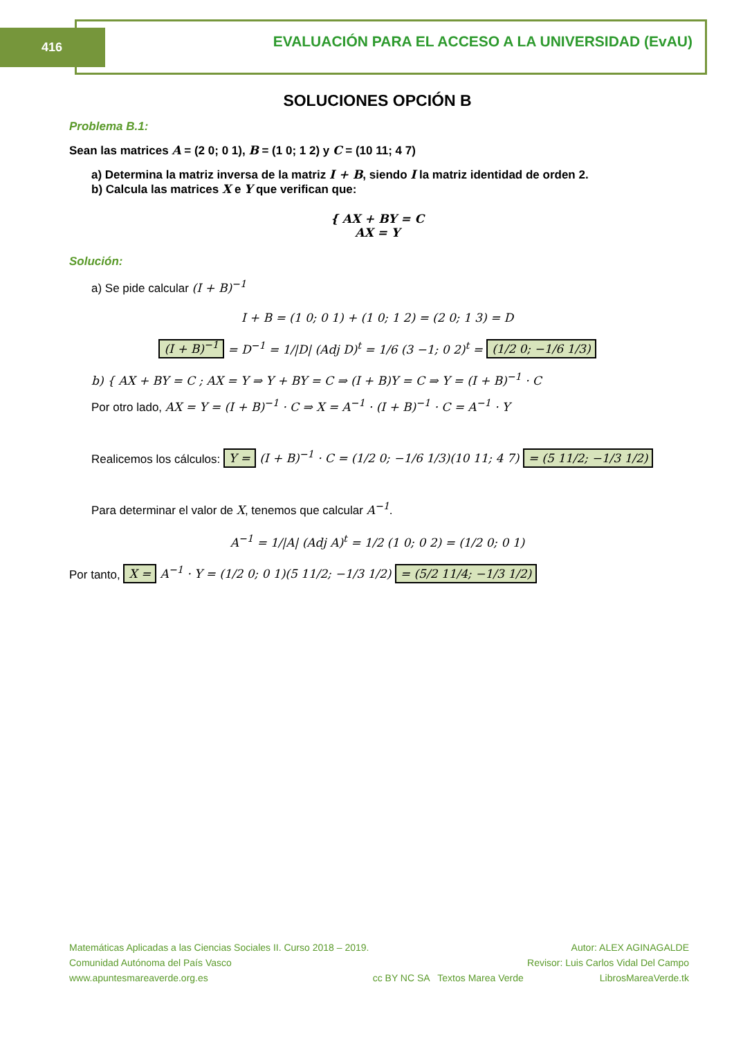416
EVALUACIÓN PARA EL ACCESO A LA UNIVERSIDAD (EvAU)
SOLUCIONES OPCIÓN B
Problema B.1:
Sean las matrices A = (2 0; 0 1), B = (1 0; 1 2) y C = (10 11; 4 7)
a) Determina la matriz inversa de la matriz I + B, siendo I la matriz identidad de orden 2.
b) Calcula las matrices X e Y que verifican que:
{ AX + BY = C
AX = Y
Solución:
a) Se pide calcular (I + B)<sup>−1</sup>
I + B = (1 0; 0 1) + (1 0; 1 2) = (2 0; 1 3) = D
(I + B)<sup>−1</sup> = D<sup>−1</sup> = 1/|D| (Adj D)<sup>t</sup> = 1/6 (3 −1; 0 2)<sup>t</sup> = (1/2 0; −1/6 1/3)
b) { AX + BY = C ; AX = Y ⇒ Y + BY = C ⇒ (I + B)Y = C ⇒ Y = (I + B)<sup>−1</sup> · C
Por otro lado, AX = Y = (I + B)<sup>−1</sup> · C ⇒ X = A<sup>−1</sup> · (I + B)<sup>−1</sup> · C = A<sup>−1</sup> · Y
Realicemos los cálculos: Y = (I + B)<sup>−1</sup> · C = (1/2 0; −1/6 1/3)(10 11; 4 7) = (5 11/2; −1/3 1/2)
Para determinar el valor de X, tenemos que calcular A<sup>−1</sup>.
A<sup>−1</sup> = 1/|A| (Adj A)<sup>t</sup> = 1/2 (1 0; 0 2) = (1/2 0; 0 1)
Por tanto, X = A<sup>−1</sup> · Y = (1/2 0; 0 1)(5 11/2; −1/3 1/2) = (5/2 11/4; −1/3 1/2)
Matemáticas Aplicadas a las Ciencias Sociales II. Curso 2018 – 2019.
Comunidad Autónoma del País Vasco
www.apuntesmareaverde.org.es
cc BY NC SA Textos Marea Verde
Autor: ALEX AGINAGALDE
Revisor: Luis Carlos Vidal Del Campo
LibrosMareaVerde.tk